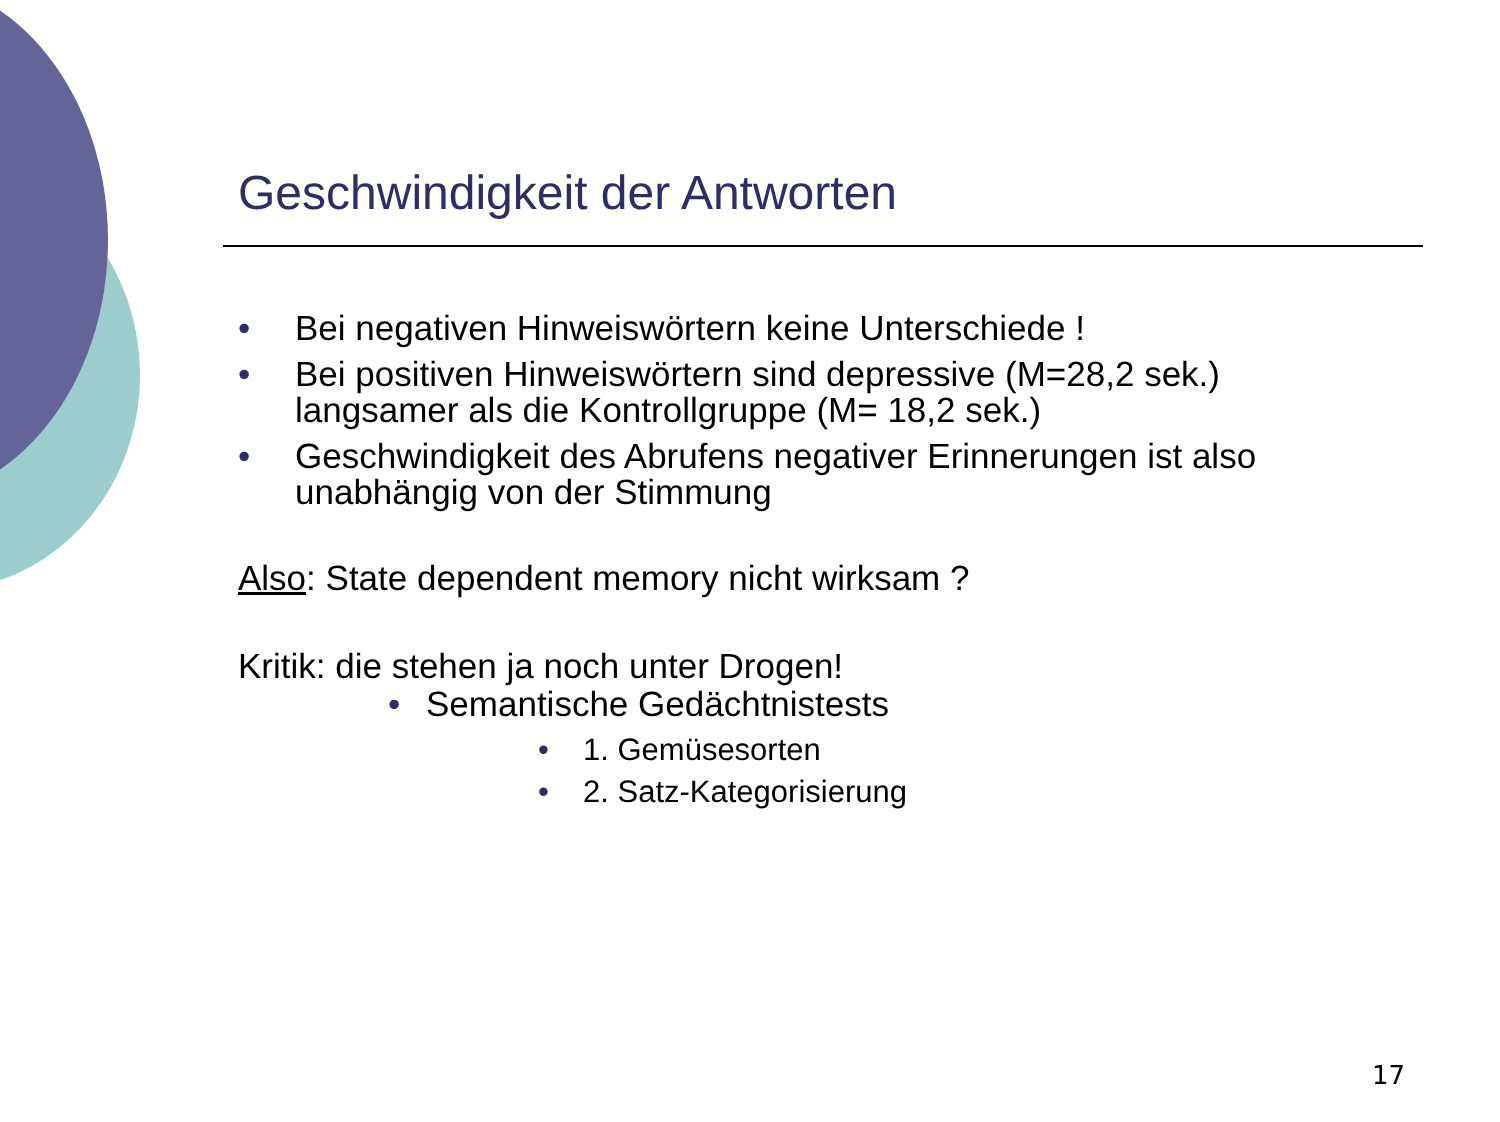Geschwindigkeit der Antworten
• Bei negativen Hinweiswörtern keine Unterschiede !
• Bei positiven Hinweiswörtern sind depressive (M=28,2 sek.) langsamer als die Kontrollgruppe (M= 18,2 sek.)
• Geschwindigkeit des Abrufens negativer Erinnerungen ist also unabhängig von der Stimmung
Also: State dependent memory nicht wirksam ?
Kritik: die stehen ja noch unter Drogen!
• Semantische Gedächtnistests
• 1. Gemüsesorten
• 2. Satz-Kategorisierung
17